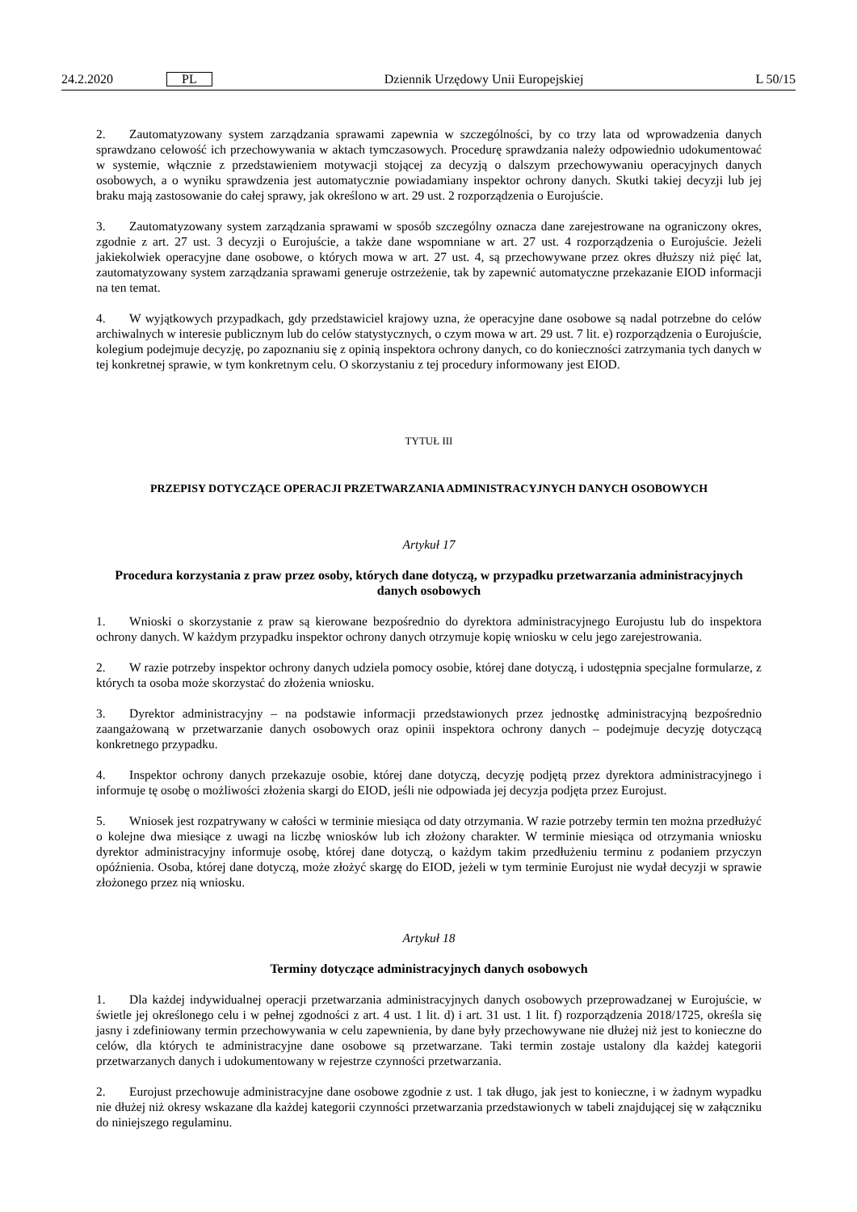24.2.2020 PL Dziennik Urzędowy Unii Europejskiej L 50/15
2. Zautomatyzowany system zarządzania sprawami zapewnia w szczególności, by co trzy lata od wprowadzenia danych sprawdzano celowość ich przechowywania w aktach tymczasowych. Procedurę sprawdzania należy odpowiednio udokumentować w systemie, włącznie z przedstawieniem motywacji stojącej za decyzją o dalszym przechowywaniu operacyjnych danych osobowych, a o wyniku sprawdzenia jest automatycznie powiadamiany inspektor ochrony danych. Skutki takiej decyzji lub jej braku mają zastosowanie do całej sprawy, jak określono w art. 29 ust. 2 rozporządzenia o Eurojuście.
3. Zautomatyzowany system zarządzania sprawami w sposób szczególny oznacza dane zarejestrowane na ograniczony okres, zgodnie z art. 27 ust. 3 decyzji o Eurojuście, a także dane wspomniane w art. 27 ust. 4 rozporządzenia o Eurojuście. Jeżeli jakiekolwiek operacyjne dane osobowe, o których mowa w art. 27 ust. 4, są przechowywane przez okres dłuższy niż pięć lat, zautomatyzowany system zarządzania sprawami generuje ostrzeżenie, tak by zapewnić automatyczne przekazanie EIOD informacji na ten temat.
4. W wyjątkowych przypadkach, gdy przedstawiciel krajowy uzna, że operacyjne dane osobowe są nadal potrzebne do celów archiwalnych w interesie publicznym lub do celów statystycznych, o czym mowa w art. 29 ust. 7 lit. e) rozporządzenia o Eurojuście, kolegium podejmuje decyzję, po zapoznaniu się z opinią inspektora ochrony danych, co do konieczności zatrzymania tych danych w tej konkretnej sprawie, w tym konkretnym celu. O skorzystaniu z tej procedury informowany jest EIOD.
TYTUŁ III
PRZEPISY DOTYCZĄCE OPERACJI PRZETWARZANIA ADMINISTRACYJNYCH DANYCH OSOBOWYCH
Artykuł 17
Procedura korzystania z praw przez osoby, których dane dotyczą, w przypadku przetwarzania administracyjnych danych osobowych
1. Wnioski o skorzystanie z praw są kierowane bezpośrednio do dyrektora administracyjnego Eurojustu lub do inspektora ochrony danych. W każdym przypadku inspektor ochrony danych otrzymuje kopię wniosku w celu jego zarejestrowania.
2. W razie potrzeby inspektor ochrony danych udziela pomocy osobie, której dane dotyczą, i udostępnia specjalne formularze, z których ta osoba może skorzystać do złożenia wniosku.
3. Dyrektor administracyjny – na podstawie informacji przedstawionych przez jednostkę administracyjną bezpośrednio zaangażowaną w przetwarzanie danych osobowych oraz opinii inspektora ochrony danych – podejmuje decyzję dotyczącą konkretnego przypadku.
4. Inspektor ochrony danych przekazuje osobie, której dane dotyczą, decyzję podjętą przez dyrektora administracyjnego i informuje tę osobę o możliwości złożenia skargi do EIOD, jeśli nie odpowiada jej decyzja podjęta przez Eurojust.
5. Wniosek jest rozpatrywany w całości w terminie miesiąca od daty otrzymania. W razie potrzeby termin ten można przedłużyć o kolejne dwa miesiące z uwagi na liczbę wniosków lub ich złożony charakter. W terminie miesiąca od otrzymania wniosku dyrektor administracyjny informuje osobę, której dane dotyczą, o każdym takim przedłużeniu terminu z podaniem przyczyn opóźnienia. Osoba, której dane dotyczą, może złożyć skargę do EIOD, jeżeli w tym terminie Eurojust nie wydał decyzji w sprawie złożonego przez nią wniosku.
Artykuł 18
Terminy dotyczące administracyjnych danych osobowych
1. Dla każdej indywidualnej operacji przetwarzania administracyjnych danych osobowych przeprowadzanej w Eurojuście, w świetle jej określonego celu i w pełnej zgodności z art. 4 ust. 1 lit. d) i art. 31 ust. 1 lit. f) rozporządzenia 2018/1725, określa się jasny i zdefiniowany termin przechowywania w celu zapewnienia, by dane były przechowywane nie dłużej niż jest to konieczne do celów, dla których te administracyjne dane osobowe są przetwarzane. Taki termin zostaje ustalony dla każdej kategorii przetwarzanych danych i udokumentowany w rejestrze czynności przetwarzania.
2. Eurojust przechowuje administracyjne dane osobowe zgodnie z ust. 1 tak długo, jak jest to konieczne, i w żadnym wypadku nie dłużej niż okresy wskazane dla każdej kategorii czynności przetwarzania przedstawionych w tabeli znajdującej się w załączniku do niniejszego regulaminu.